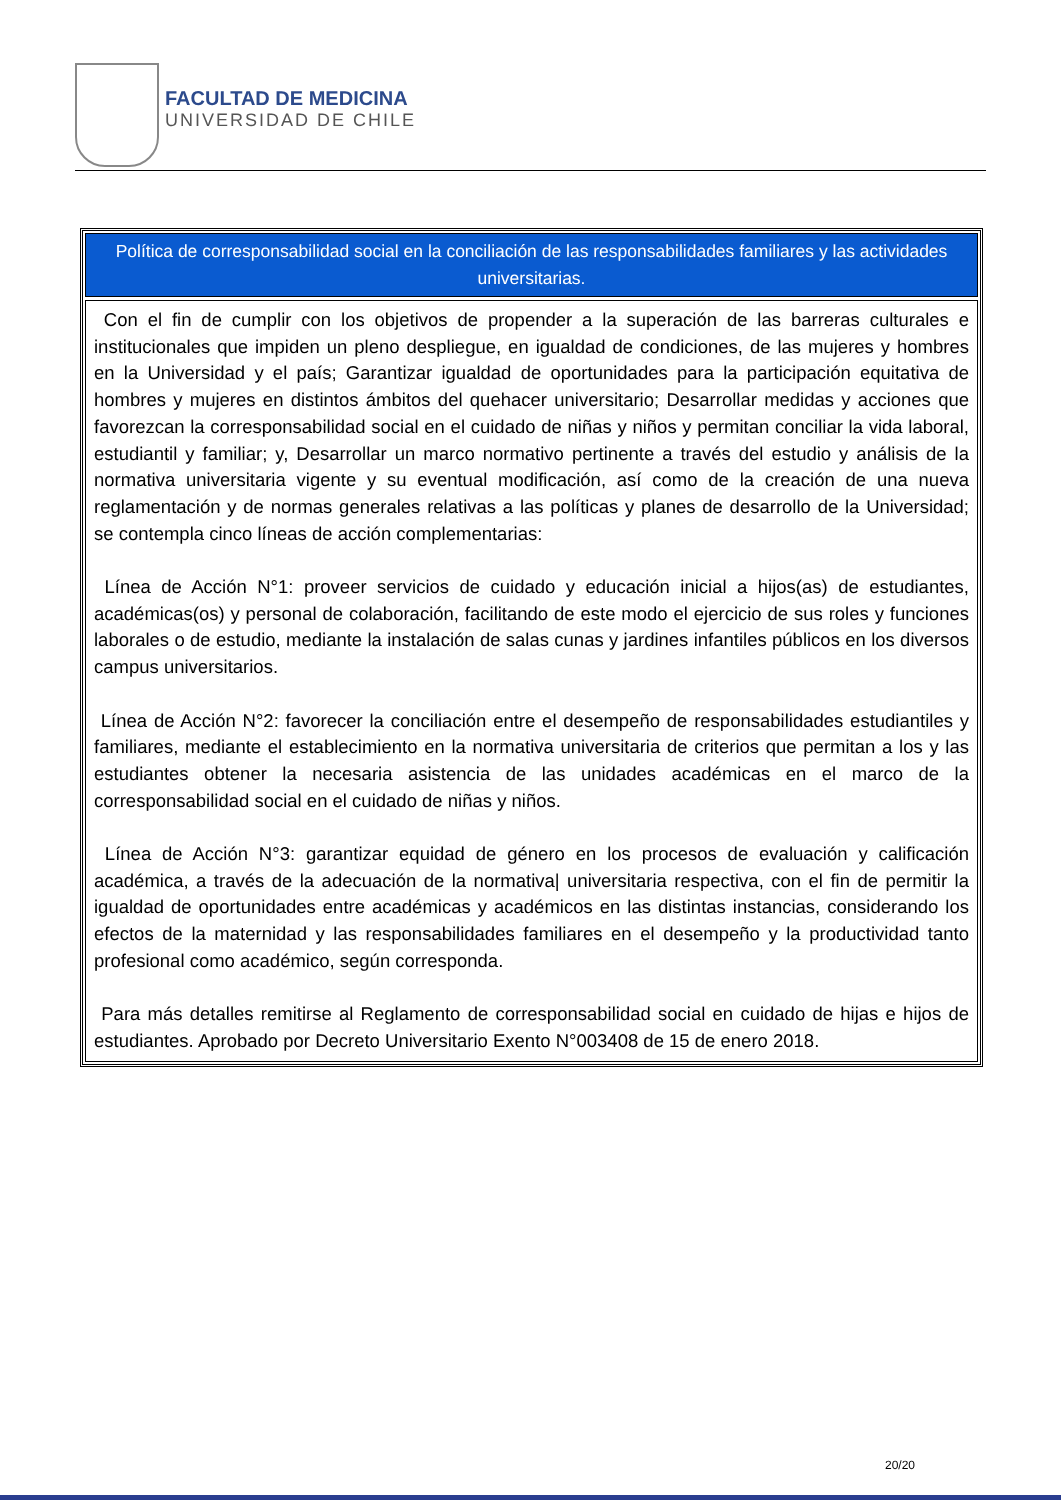FACULTAD DE MEDICINA
UNIVERSIDAD DE CHILE
Política de corresponsabilidad social en la conciliación de las responsabilidades familiares y las actividades universitarias.
Con el fin de cumplir con los objetivos de propender a la superación de las barreras culturales e institucionales que impiden un pleno despliegue, en igualdad de condiciones, de las mujeres y hombres en la Universidad y el país; Garantizar igualdad de oportunidades para la participación equitativa de hombres y mujeres en distintos ámbitos del quehacer universitario; Desarrollar medidas y acciones que favorezcan la corresponsabilidad social en el cuidado de niñas y niños y permitan conciliar la vida laboral, estudiantil y familiar; y, Desarrollar un marco normativo pertinente a través del estudio y análisis de la normativa universitaria vigente y su eventual modificación, así como de la creación de una nueva reglamentación y de normas generales relativas a las políticas y planes de desarrollo de la Universidad; se contempla cinco líneas de acción complementarias:
Línea de Acción N°1: proveer servicios de cuidado y educación inicial a hijos(as) de estudiantes, académicas(os) y personal de colaboración, facilitando de este modo el ejercicio de sus roles y funciones laborales o de estudio, mediante la instalación de salas cunas y jardines infantiles públicos en los diversos campus universitarios.
Línea de Acción N°2: favorecer la conciliación entre el desempeño de responsabilidades estudiantiles y familiares, mediante el establecimiento en la normativa universitaria de criterios que permitan a los y las estudiantes obtener la necesaria asistencia de las unidades académicas en el marco de la corresponsabilidad social en el cuidado de niñas y niños.
Línea de Acción N°3: garantizar equidad de género en los procesos de evaluación y calificación académica, a través de la adecuación de la normativa| universitaria respectiva, con el fin de permitir la igualdad de oportunidades entre académicas y académicos en las distintas instancias, considerando los efectos de la maternidad y las responsabilidades familiares en el desempeño y la productividad tanto profesional como académico, según corresponda.
Para más detalles remitirse al Reglamento de corresponsabilidad social en cuidado de hijas e hijos de estudiantes. Aprobado por Decreto Universitario Exento N°003408 de 15 de enero 2018.
20/20